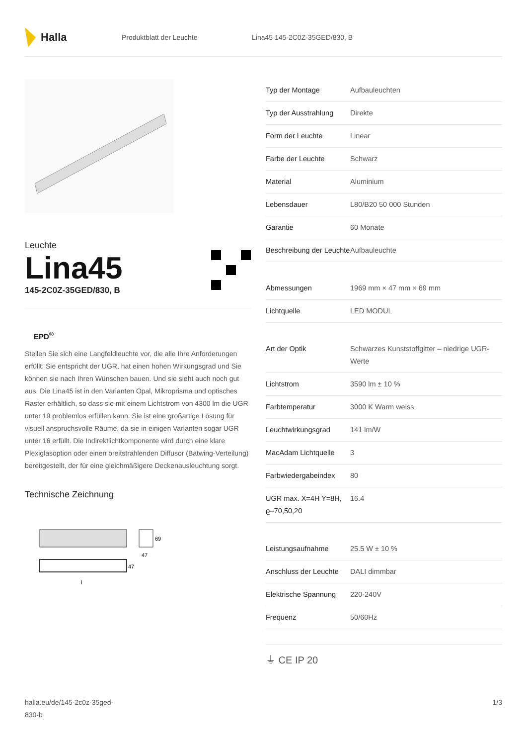Halla
Produktblatt der Leuchte Lina45 145-2C0Z-35GED/830, B
Leuchte
Lina45
145-2C0Z-35GED/830, B
EPD<sup>®</sup>
Stellen Sie sich eine Langfeldleuchte vor, die alle Ihre Anforderungen erfüllt: Sie entspricht der UGR, hat einen hohen Wirkungsgrad und Sie können sie nach Ihren Wünschen bauen. Und sie sieht auch noch gut aus. Die Lina45 ist in den Varianten Opal, Mikroprisma und optisches Raster erhältlich, so dass sie mit einem Lichtstrom von 4300 lm die UGR unter 19 problemlos erfüllen kann. Sie ist eine großartige Lösung für visuell anspruchsvolle Räume, da sie in einigen Varianten sogar UGR unter 16 erfüllt. Die Indirektlichtkomponente wird durch eine klare Plexiglasoption oder einen breitstrahlenden Diffusor (Batwing-Verteilung) bereitgestellt, der für eine gleichmäßigere Deckenausleuchtung sorgt.
Technische Zeichnung
69
47
47
l
| Typ der Montage | Aufbauleuchten |
| Typ der Ausstrahlung | Direkte |
| Form der Leuchte | Linear |
| Farbe der Leuchte | Schwarz |
| Material | Aluminium |
| Lebensdauer | L80/B20 50 000 Stunden |
| Garantie | 60 Monate |
| Beschreibung der Leuchte | Aufbauleuchte |
| Abmessungen | 1969 mm × 47 mm × 69 mm |
| Lichtquelle | LED MODUL |
| Art der Optik | Schwarzes Kunststoffgitter – niedrige UGR-Werte |
| Lichtstrom | 3590 lm ± 10 % |
| Farbtemperatur | 3000 K Warm weiss |
| Leuchtwirkungsgrad | 141 lm/W |
| MacAdam Lichtquelle | 3 |
| Farbwiedergabeindex | 80 |
| UGR max. X=4H Y=8H, ϱ=70,50,20 | 16.4 |
| Leistungsaufnahme | 25.5 W ± 10 % |
| Anschluss der Leuchte | DALI dimmbar |
| Elektrische Spannung | 220-240V |
| Frequenz | 50/60Hz |
⏚ CE IP 20
halla.eu/de/145-2c0z-35ged-
830-b
1/3